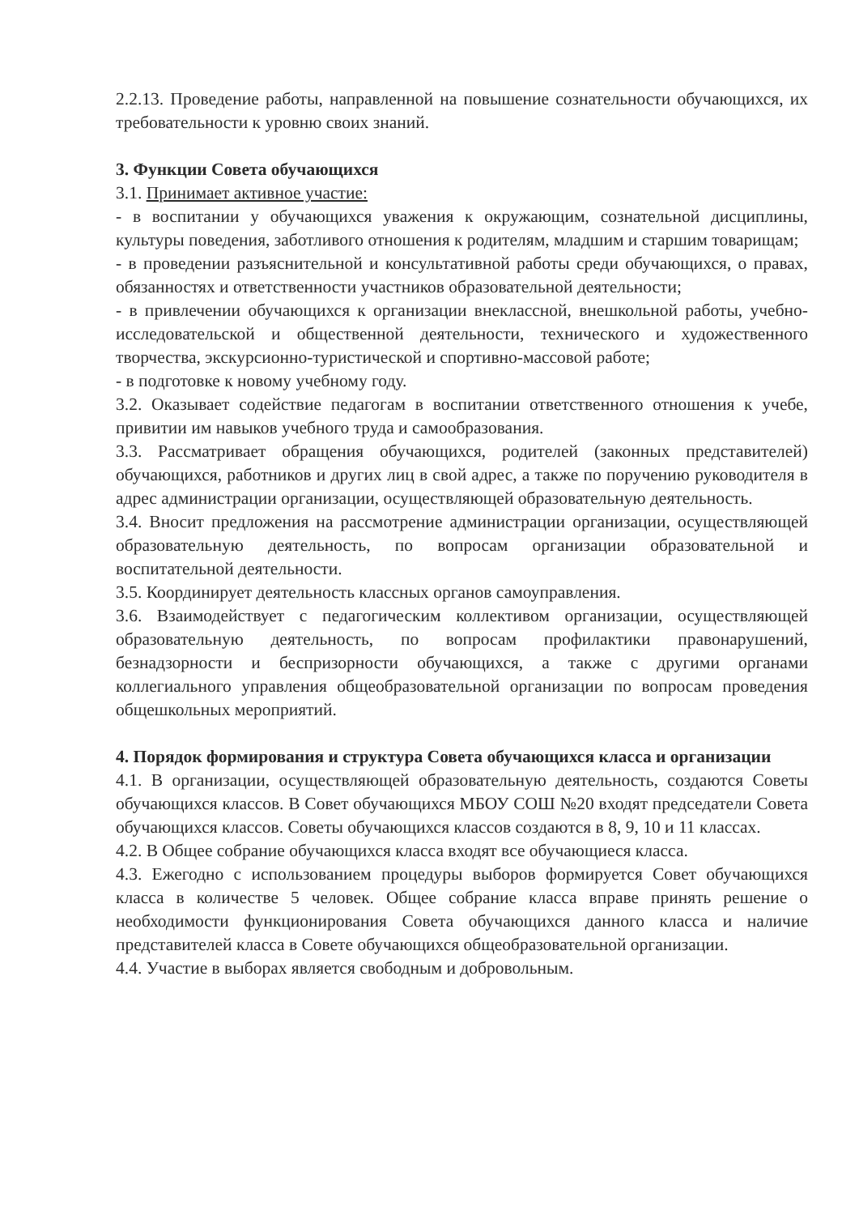2.2.13. Проведение работы, направленной на повышение сознательности обучающихся, их требовательности к уровню своих знаний.
3. Функции Совета обучающихся
3.1. Принимает активное участие:
- в воспитании у обучающихся уважения к окружающим, сознательной дисциплины, культуры поведения, заботливого отношения к родителям, младшим и старшим товарищам;
- в проведении разъяснительной и консультативной работы среди обучающихся, о правах, обязанностях и ответственности участников образовательной деятельности;
- в привлечении обучающихся к организации внеклассной, внешкольной работы, учебно-исследовательской и общественной деятельности, технического и художественного творчества, экскурсионно-туристической и спортивно-массовой работе;
- в подготовке к новому учебному году.
3.2. Оказывает содействие педагогам в воспитании ответственного отношения к учебе, привитии им навыков учебного труда и самообразования.
3.3. Рассматривает обращения обучающихся, родителей (законных представителей) обучающихся, работников и других лиц в свой адрес, а также по поручению руководителя в адрес администрации организации, осуществляющей образовательную деятельность.
3.4. Вносит предложения на рассмотрение администрации организации, осуществляющей образовательную деятельность, по вопросам организации образовательной и воспитательной деятельности.
3.5. Координирует деятельность классных органов самоуправления.
3.6. Взаимодействует с педагогическим коллективом организации, осуществляющей образовательную деятельность, по вопросам профилактики правонарушений, безнадзорности и беспризорности обучающихся, а также с другими органами коллегиального управления общеобразовательной организации по вопросам проведения общешкольных мероприятий.
4. Порядок формирования и структура Совета обучающихся класса и организации
4.1. В организации, осуществляющей образовательную деятельность, создаются Советы обучающихся классов. В Совет обучающихся МБОУ СОШ №20 входят председатели Совета обучающихся классов. Советы обучающихся классов создаются в 8, 9, 10 и 11 классах.
4.2. В Общее собрание обучающихся класса входят все обучающиеся класса.
4.3. Ежегодно с использованием процедуры выборов формируется Совет обучающихся класса в количестве 5 человек. Общее собрание класса вправе принять решение о необходимости функционирования Совета обучающихся данного класса и наличие представителей класса в Совете обучающихся общеобразовательной организации.
4.4. Участие в выборах является свободным и добровольным.